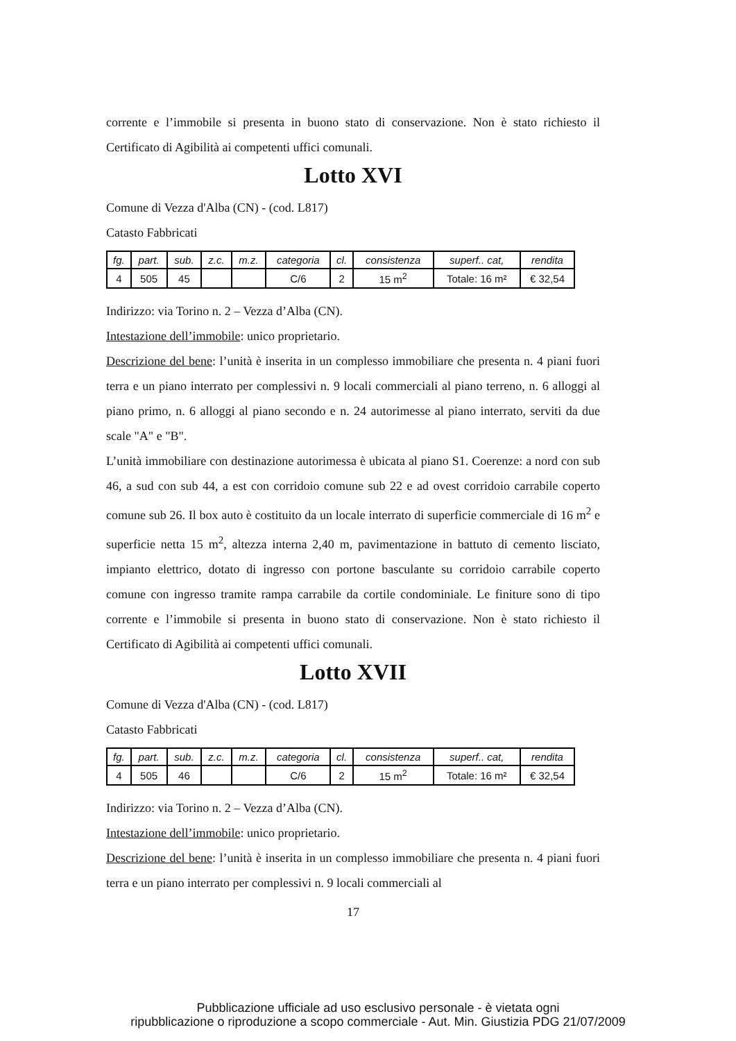corrente e l’immobile si presenta in buono stato di conservazione. Non è stato richiesto il Certificato di Agibilità ai competenti uffici comunali.
Lotto XVI
Comune di Vezza d'Alba (CN) - (cod. L817)
Catasto Fabbricati
| fg. | part. | sub. | z.c. | m.z. | categoria | cl. | consistenza | superf.. cat, | rendita |
| --- | --- | --- | --- | --- | --- | --- | --- | --- | --- |
| 4 | 505 | 45 | | | C/6 | 2 | 15 m<sup>2</sup> | Totale: 16 m² | € 32,54 |
Indirizzo: via Torino n. 2 – Vezza d’Alba (CN).
Intestazione dell’immobile: unico proprietario.
Descrizione del bene: l’unità è inserita in un complesso immobiliare che presenta n. 4 piani fuori terra e un piano interrato per complessivi n. 9 locali commerciali al piano terreno, n. 6 alloggi al piano primo, n. 6 alloggi al piano secondo e n. 24 autorimesse al piano interrato, serviti da due scale "A" e "B".
L’unità immobiliare con destinazione autorimessa è ubicata al piano S1. Coerenze: a nord con sub 46, a sud con sub 44, a est con corridoio comune sub 22 e ad ovest corridoio carrabile coperto comune sub 26. Il box auto è costituito da un locale interrato di superficie commerciale di 16 m<sup>2</sup> e superficie netta 15 m<sup>2</sup>, altezza interna 2,40 m, pavimentazione in battuto di cemento lisciato, impianto elettrico, dotato di ingresso con portone basculante su corridoio carrabile coperto comune con ingresso tramite rampa carrabile da cortile condominiale. Le finiture sono di tipo corrente e l’immobile si presenta in buono stato di conservazione. Non è stato richiesto il Certificato di Agibilità ai competenti uffici comunali.
Lotto XVII
Comune di Vezza d'Alba (CN) - (cod. L817)
Catasto Fabbricati
| fg. | part. | sub. | z.c. | m.z. | categoria | cl. | consistenza | superf.. cat, | rendita |
| --- | --- | --- | --- | --- | --- | --- | --- | --- | --- |
| 4 | 505 | 46 | | | C/6 | 2 | 15 m<sup>2</sup> | Totale: 16 m² | € 32,54 |
Indirizzo: via Torino n. 2 – Vezza d’Alba (CN).
Intestazione dell’immobile: unico proprietario.
Descrizione del bene: l’unità è inserita in un complesso immobiliare che presenta n. 4 piani fuori terra e un piano interrato per complessivi n. 9 locali commerciali al
17
Pubblicazione ufficiale ad uso esclusivo personale - è vietata ogni
ripubblicazione o riproduzione a scopo commerciale - Aut. Min. Giustizia PDG 21/07/2009